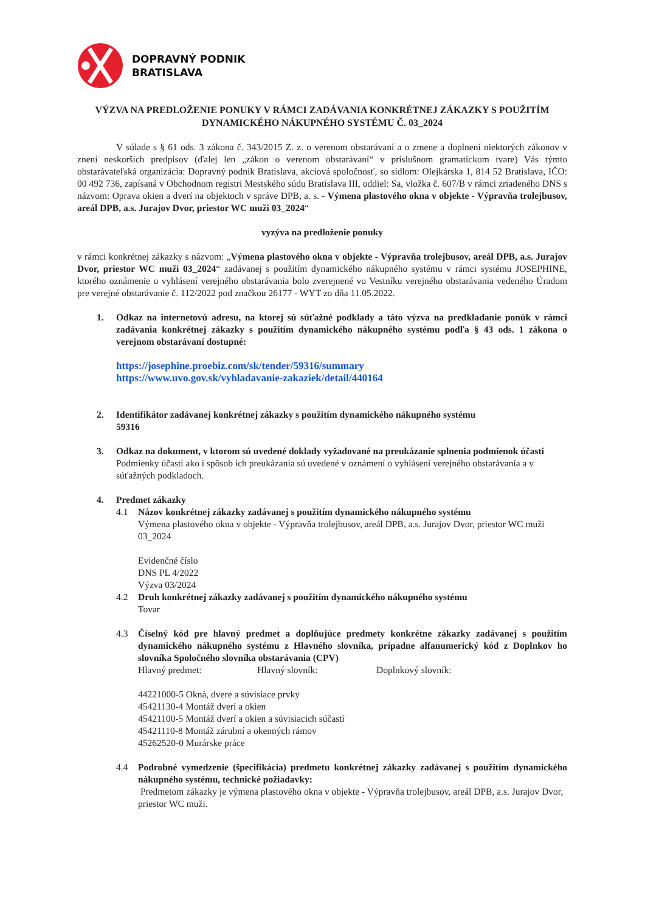DOPRAVNÝ PODNIK
BRATISLAVA
VÝZVA NA PREDLOŽENIE PONUKY V RÁMCI ZADÁVANIA KONKRÉTNEJ ZÁKAZKY S POUŽITÍM DYNAMICKÉHO NÁKUPNÉHO SYSTÉMU Č. 03_2024
V súlade s § 61 ods. 3 zákona č. 343/2015 Z. z. o verenom obstarávaní a o zmene a doplnení niektorých zákonov v znení neskorších predpisov (ďalej len „zákon o verenom obstarávaní“ v príslušnom gramatickom tvare) Vás týmto obstarávateľská organizácia: Dopravný podnik Bratislava, akciová spoločnosť, so sídlom: Olejkárska 1, 814 52 Bratislava, IČO: 00 492 736, zapísaná v Obchodnom registri Mestského súdu Bratislava III, oddiel: Sa, vložka č. 607/B v rámci zriadeného DNS s názvom: Oprava okien a dverí na objektoch v správe DPB, a. s. - Výmena plastového okna v objekte - Výpravňa trolejbusov, areál DPB, a.s. Jurajov Dvor, priestor WC muži 03_2024“
vyzýva na predloženie ponuky
v rámci konkrétnej zákazky s názvom: „Výmena plastového okna v objekte - Výpravňa trolejbusov, areál DPB, a.s. Jurajov Dvor, priestor WC muži 03_2024“ zadávanej s použitím dynamického nákupného systému v rámci systému JOSEPHINE, ktorého oznámenie o vyhlásení verejného obstarávania bolo zverejnené vo Vestníku verejného obstarávania vedeného Úradom pre verejné obstarávanie č. 112/2022 pod značkou 26177 - WYT zo dňa 11.05.2022.
1. Odkaz na internetovú adresu, na ktorej sú súťažné podklady a táto výzva na predkladanie ponúk v rámci zadávania konkrétnej zákazky s použitím dynamického nákupného systému podľa § 43 ods. 1 zákona o verejnom obstarávaní dostupné:
https://josephine.proebiz.com/sk/tender/59316/summary
https://www.uvo.gov.sk/vyhladavanie-zakaziek/detail/440164
2. Identifikátor zadávanej konkrétnej zákazky s použitím dynamického nákupného systému
59316
3. Odkaz na dokument, v ktorom sú uvedené doklady vyžadované na preukázanie splnenia podmienok účasti
Podmienky účasti ako i spôsob ich preukázania sú uvedené v oznámení o vyhlásení verejného obstarávania a v súťažných podkladoch.
4. Predmet zákazky
4.1 Názov konkrétnej zákazky zadávanej s použitím dynamického nákupného systému
Výmena plastového okna v objekte - Výpravňa trolejbusov, areál DPB, a.s. Jurajov Dvor, priestor WC muži 03_2024
Evidenčné číslo
DNS PL 4/2022
Výzva 03/2024
4.2 Druh konkrétnej zákazky zadávanej s použitím dynamického nákupného systému
Tovar
4.3 Číselný kód pre hlavný predmet a doplňujúce predmety konkrétne zákazky zadávanej s použitím dynamického nákupného systému z Hlavného slovníka, prípadne alfanumerický kód z Doplnkov ho slovníka Spoločného slovníka obstarávania (CPV)
Hlavný predmet: Hlavný slovník: Doplnkový slovník:
44221000-5 Okná, dvere a súvisiace prvky
45421130-4 Montáž dverí a okien
45421100-5 Montáž dverí a okien a súvisiacich súčastí
45421110-8 Montáž zárubní a okenných rámov
45262520-0 Murárske práce
4.4 Podrobné vymedzenie (špecifikácia) predmetu konkrétnej zákazky zadávanej s použitím dynamického nákupného systému, technické požiadavky:
Predmetom zákazky je výmena plastového okna v objekte - Výpravňa trolejbusov, areál DPB, a.s. Jurajov Dvor, priestor WC muži.